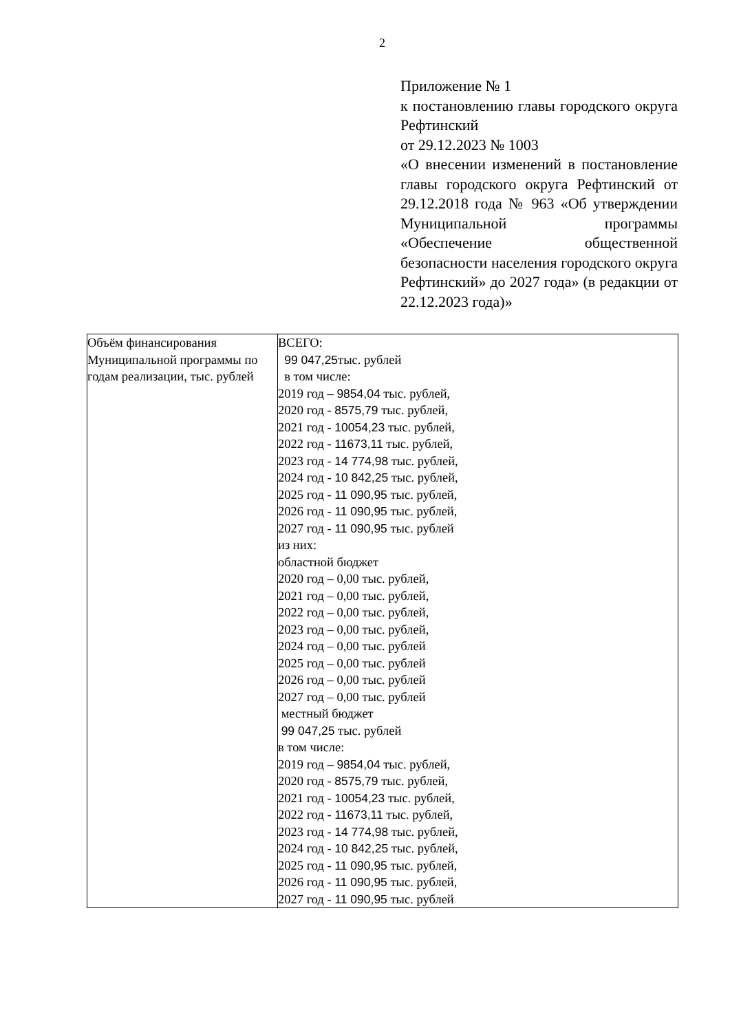2
Приложение № 1
к постановлению главы городского округа Рефтинский
от 29.12.2023 № 1003
«О внесении изменений в постановление главы городского округа Рефтинский от 29.12.2018 года № 963 «Об утверждении Муниципальной программы «Обеспечение общественной безопасности населения городского округа Рефтинский» до 2027 года» (в редакции от 22.12.2023 года)»
| Объём финансирования Муниципальной программы по годам реализации, тыс. рублей | ВСЕГО: 99 047,25 тыс. рублей в том числе: 2019 год – 9854,04 тыс. рублей, 2020 год - 8575,79 тыс. рублей, 2021 год - 10054,23 тыс. рублей, 2022 год - 11673,11 тыс. рублей, 2023 год - 14 774,98 тыс. рублей, 2024 год - 10 842,25 тыс. рублей, 2025 год - 11 090,95 тыс. рублей, 2026 год - 11 090,95 тыс. рублей, 2027 год - 11 090,95 тыс. рублей из них: областной бюджет 2020 год – 0,00 тыс. рублей, 2021 год – 0,00 тыс. рублей, 2022 год – 0,00 тыс. рублей, 2023 год – 0,00 тыс. рублей, 2024 год – 0,00 тыс. рублей 2025 год – 0,00 тыс. рублей 2026 год – 0,00 тыс. рублей 2027 год – 0,00 тыс. рублей местный бюджет 99 047,25 тыс. рублей в том числе: 2019 год – 9854,04 тыс. рублей, 2020 год - 8575,79 тыс. рублей, 2021 год - 10054,23 тыс. рублей, 2022 год - 11673,11 тыс. рублей, 2023 год - 14 774,98 тыс. рублей, 2024 год - 10 842,25 тыс. рублей, 2025 год - 11 090,95 тыс. рублей, 2026 год - 11 090,95 тыс. рублей, 2027 год - 11 090,95 тыс. рублей |